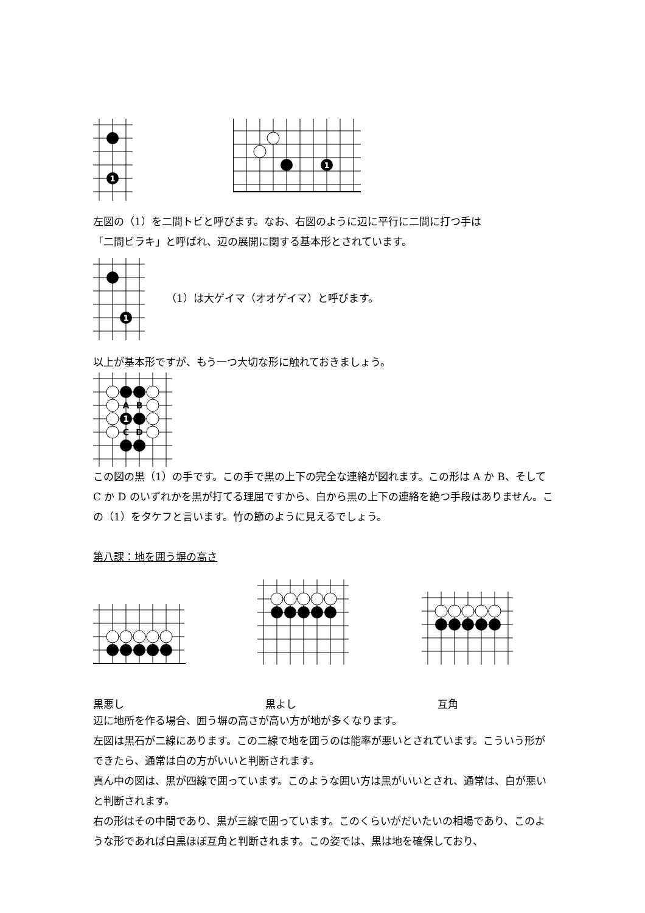1
1
左図の（1）を二間トビと呼びます。なお、右図のように辺に平行に二間に打つ手は
「二間ビラキ」と呼ばれ、辺の展開に関する基本形とされています。
1
（1）は大ゲイマ（オオゲイマ）と呼びます。
以上が基本形ですが、もう一つ大切な形に触れておきましょう。
A
B
C
D
1
この図の黒（1）の手です。この手で黒の上下の完全な連絡が図れます。この形は A か B、そして C か D のいずれかを黒が打てる理屈ですから、白から黒の上下の連絡を絶つ手段はありません。この（1）をタケフと言います。竹の節のように見えるでしょう。
第八課：地を囲う塀の高さ
黒悪し 黒よし 互角
辺に地所を作る場合、囲う塀の高さが高い方が地が多くなります。
左図は黒石が二線にあります。この二線で地を囲うのは能率が悪いとされています。こういう形ができたら、通常は白の方がいいと判断されます。
真ん中の図は、黒が四線で囲っています。このような囲い方は黒がいいとされ、通常は、白が悪いと判断されます。
右の形はその中間であり、黒が三線で囲っています。このくらいがだいたいの相場であり、このような形であれば白黒ほぼ互角と判断されます。この姿では、黒は地を確保しており、